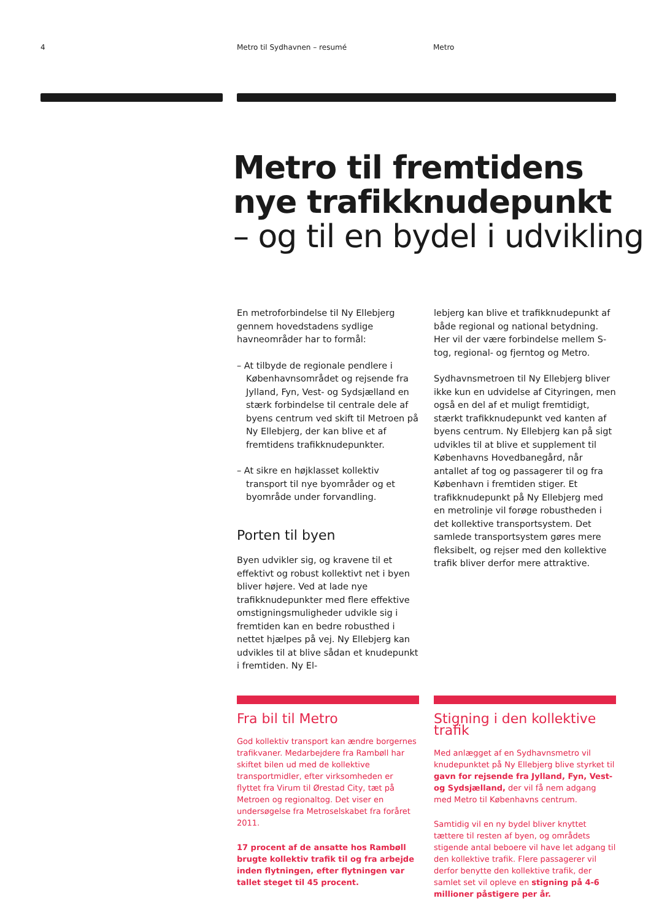4 Metro til Sydhavnen – resumé Metro
Metro til fremtidens
nye trafikknudepunkt
– og til en bydel i udvikling
En metroforbindelse til Ny Ellebjerg gennem hovedstadens sydlige havneområder har to formål:
– At tilbyde de regionale pendlere i Københavnsområdet og rejsende fra Jylland, Fyn, Vest- og Sydsjælland en stærk forbindelse til centrale dele af byens centrum ved skift til Metroen på Ny Ellebjerg, der kan blive et af fremtidens trafikknudepunkter.
– At sikre en højklasset kollektiv transport til nye byområder og et byområde under forvandling.
Porten til byen
Byen udvikler sig, og kravene til et effektivt og robust kollektivt net i byen bliver højere. Ved at lade nye trafikknudepunkter med flere effektive omstigningsmuligheder udvikle sig i fremtiden kan en bedre robusthed i nettet hjælpes på vej. Ny Ellebjerg kan udvikles til at blive sådan et knudepunkt i fremtiden. Ny El-
lebjerg kan blive et trafikknudepunkt af både regional og national betydning. Her vil der være forbindelse mellem S-tog, regional- og fjerntog og Metro.
Sydhavnsmetroen til Ny Ellebjerg bliver ikke kun en udvidelse af Cityringen, men også en del af et muligt fremtidigt, stærkt trafikknudepunkt ved kanten af byens centrum. Ny Ellebjerg kan på sigt udvikles til at blive et supplement til Københavns Hovedbanegård, når antallet af tog og passagerer til og fra København i fremtiden stiger. Et trafikknudepunkt på Ny Ellebjerg med en metrolinje vil forøge robustheden i det kollektive transportsystem. Det samlede transportsystem gøres mere fleksibelt, og rejser med den kollektive trafik bliver derfor mere attraktive.
Fra bil til Metro
God kollektiv transport kan ændre borgernes trafikvaner. Medarbejdere fra Rambøll har skiftet bilen ud med de kollektive transportmidler, efter virksomheden er flyttet fra Virum til Ørestad City, tæt på Metroen og regionaltog. Det viser en undersøgelse fra Metroselskabet fra foråret 2011.
17 procent af de ansatte hos Rambøll brugte kollektiv trafik til og fra arbejde inden flytningen, efter flytningen var tallet steget til 45 procent.
Stigning i den kollektive trafik
Med anlægget af en Sydhavnsmetro vil knudepunktet på Ny Ellebjerg blive styrket til gavn for rejsende fra Jylland, Fyn, Vest- og Sydsjælland, der vil få nem adgang med Metro til Københavns centrum.
Samtidig vil en ny bydel bliver knyttet tættere til resten af byen, og områdets stigende antal beboere vil have let adgang til den kollektive trafik. Flere passagerer vil derfor benytte den kollektive trafik, der samlet set vil opleve en stigning på 4-6 millioner påstigere per år.